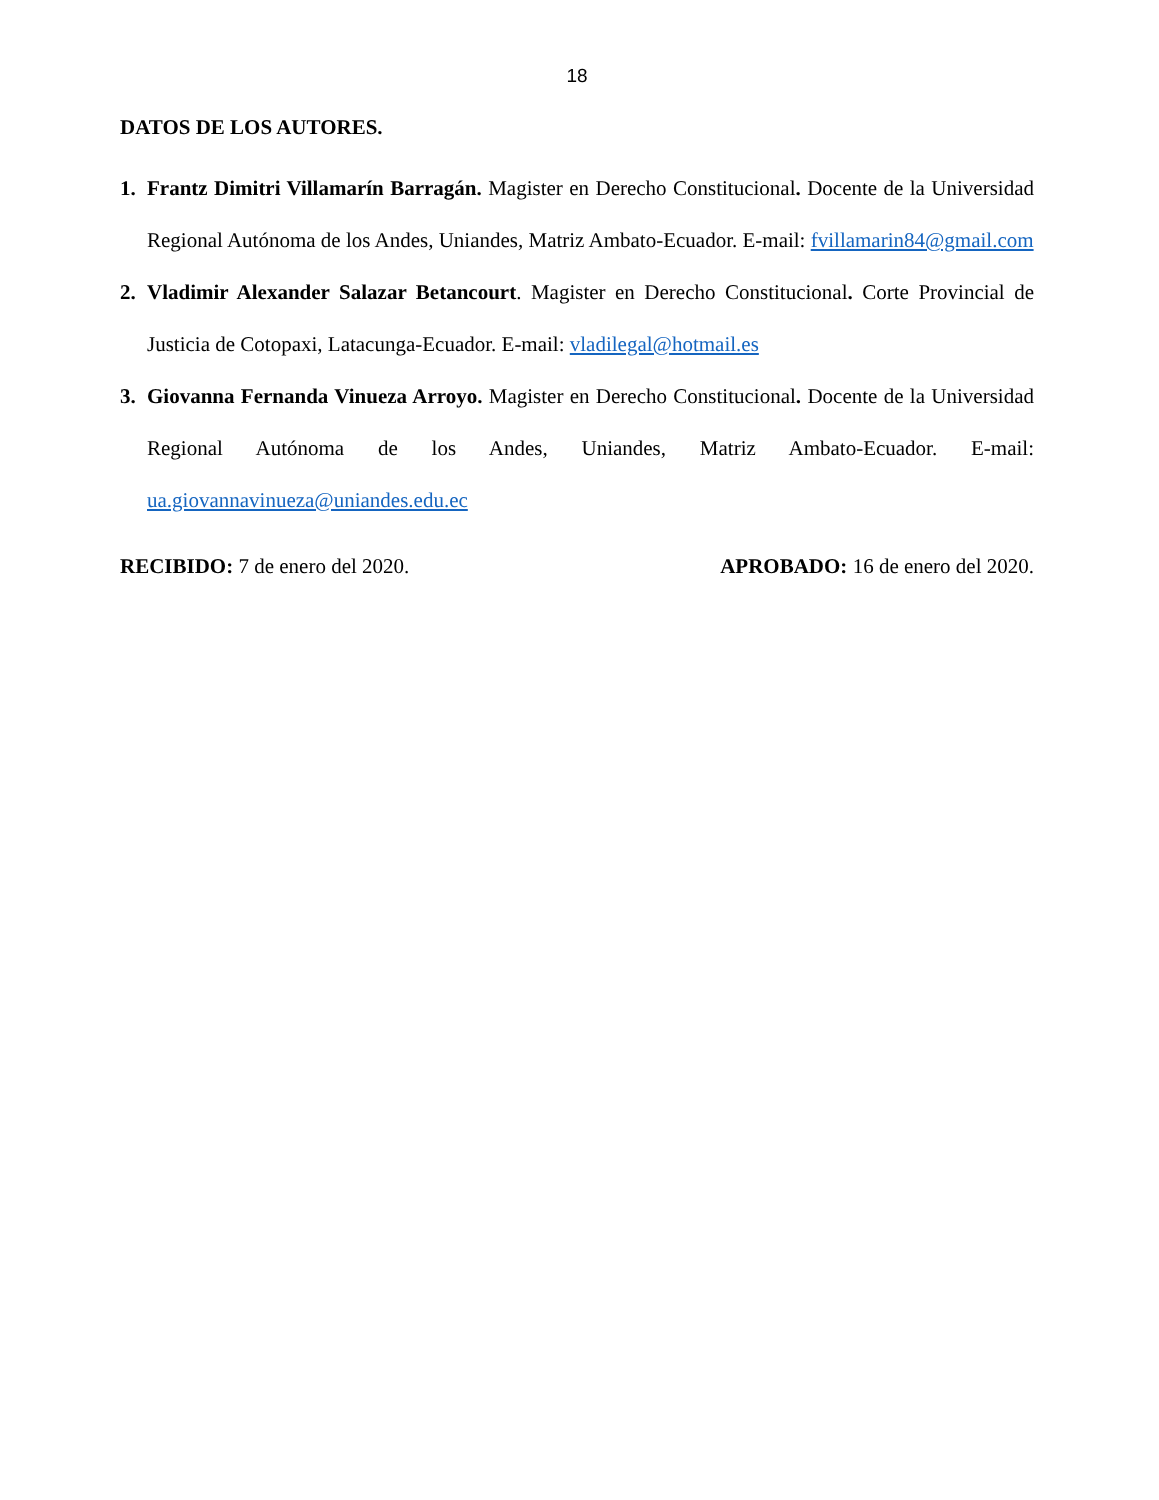18
DATOS DE LOS AUTORES.
1. Frantz Dimitri Villamarín Barragán. Magister en Derecho Constitucional. Docente de la Universidad Regional Autónoma de los Andes, Uniandes, Matriz Ambato-Ecuador. E-mail: fvillamarin84@gmail.com
2. Vladimir Alexander Salazar Betancourt. Magister en Derecho Constitucional. Corte Provincial de Justicia de Cotopaxi, Latacunga-Ecuador. E-mail: vladilegal@hotmail.es
3. Giovanna Fernanda Vinueza Arroyo. Magister en Derecho Constitucional. Docente de la Universidad Regional Autónoma de los Andes, Uniandes, Matriz Ambato-Ecuador. E-mail: ua.giovannavinueza@uniandes.edu.ec
RECIBIDO: 7 de enero del 2020. APROBADO: 16 de enero del 2020.